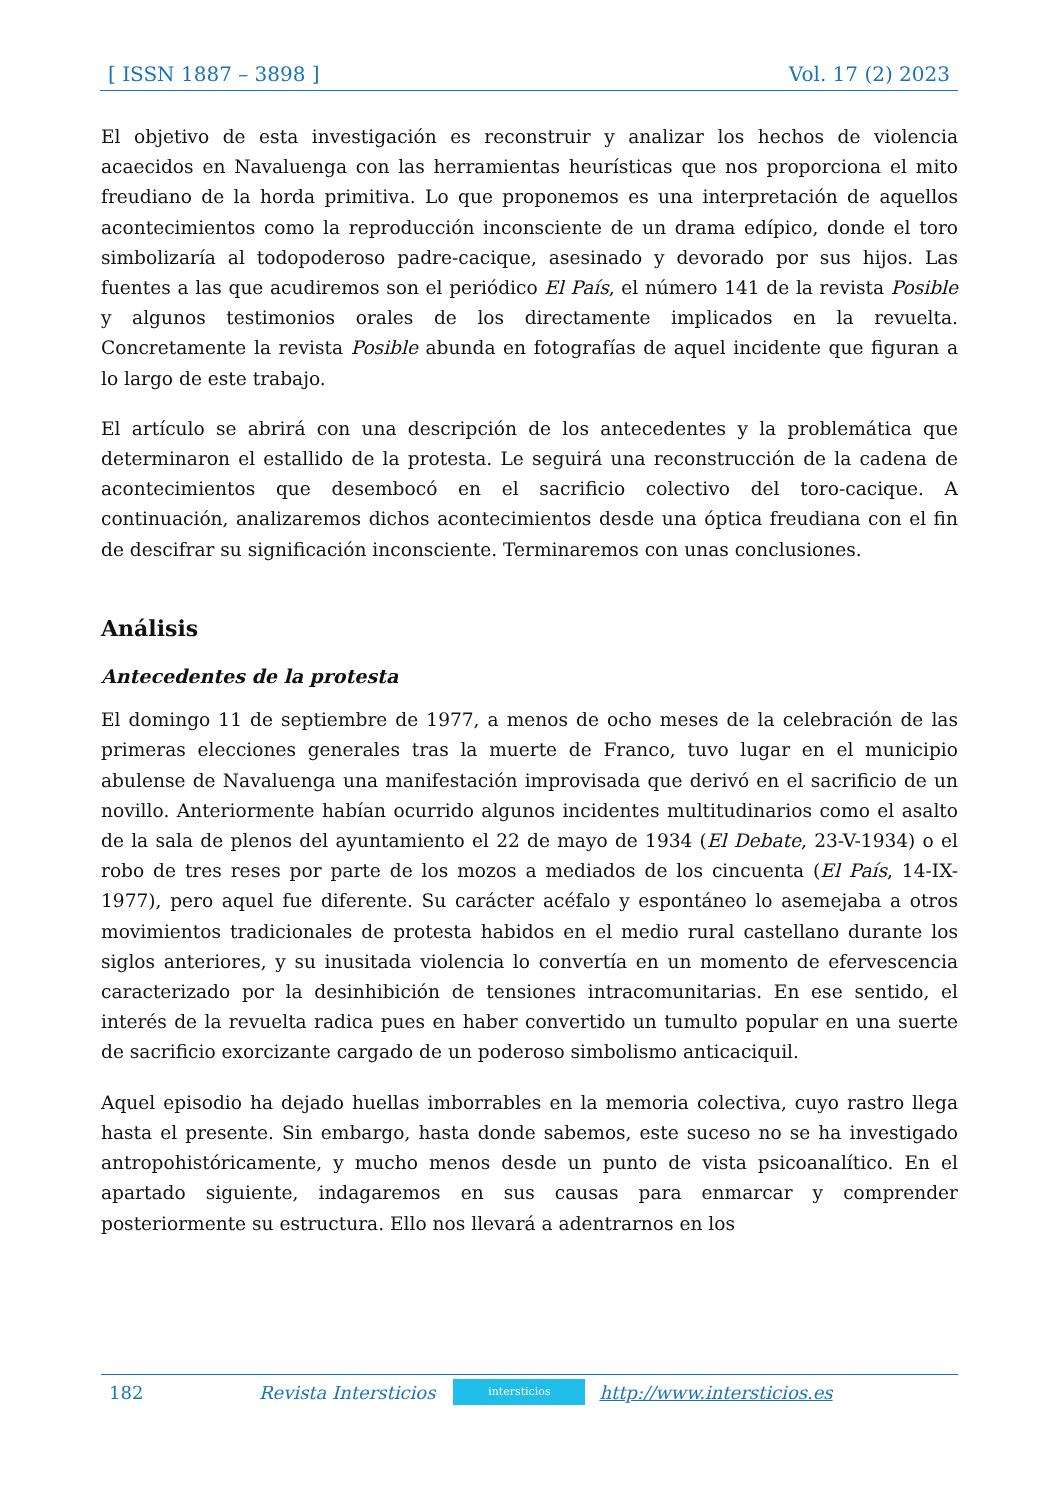[ ISSN 1887 – 3898 ] Vol. 17 (2) 2023
El objetivo de esta investigación es reconstruir y analizar los hechos de violencia acaecidos en Navaluenga con las herramientas heurísticas que nos proporciona el mito freudiano de la horda primitiva. Lo que proponemos es una interpretación de aquellos acontecimientos como la reproducción inconsciente de un drama edípico, donde el toro simbolizaría al todopoderoso padre-cacique, asesinado y devorado por sus hijos. Las fuentes a las que acudiremos son el periódico El País, el número 141 de la revista Posible y algunos testimonios orales de los directamente implicados en la revuelta. Concretamente la revista Posible abunda en fotografías de aquel incidente que figuran a lo largo de este trabajo.
El artículo se abrirá con una descripción de los antecedentes y la problemática que determinaron el estallido de la protesta. Le seguirá una reconstrucción de la cadena de acontecimientos que desembocó en el sacrificio colectivo del toro-cacique. A continuación, analizaremos dichos acontecimientos desde una óptica freudiana con el fin de descifrar su significación inconsciente. Terminaremos con unas conclusiones.
Análisis
Antecedentes de la protesta
El domingo 11 de septiembre de 1977, a menos de ocho meses de la celebración de las primeras elecciones generales tras la muerte de Franco, tuvo lugar en el municipio abulense de Navaluenga una manifestación improvisada que derivó en el sacrificio de un novillo. Anteriormente habían ocurrido algunos incidentes multitudinarios como el asalto de la sala de plenos del ayuntamiento el 22 de mayo de 1934 (El Debate, 23-V-1934) o el robo de tres reses por parte de los mozos a mediados de los cincuenta (El País, 14-IX-1977), pero aquel fue diferente. Su carácter acéfalo y espontáneo lo asemejaba a otros movimientos tradicionales de protesta habidos en el medio rural castellano durante los siglos anteriores, y su inusitada violencia lo convertía en un momento de efervescencia caracterizado por la desinhibición de tensiones intracomunitarias. En ese sentido, el interés de la revuelta radica pues en haber convertido un tumulto popular en una suerte de sacrificio exorcizante cargado de un poderoso simbolismo anticaciquil.
Aquel episodio ha dejado huellas imborrables en la memoria colectiva, cuyo rastro llega hasta el presente. Sin embargo, hasta donde sabemos, este suceso no se ha investigado antropohistóricamente, y mucho menos desde un punto de vista psicoanalítico. En el apartado siguiente, indagaremos en sus causas para enmarcar y comprender posteriormente su estructura. Ello nos llevará a adentrarnos en los
182 Revista Intersticios intersticios http://www.intersticios.es